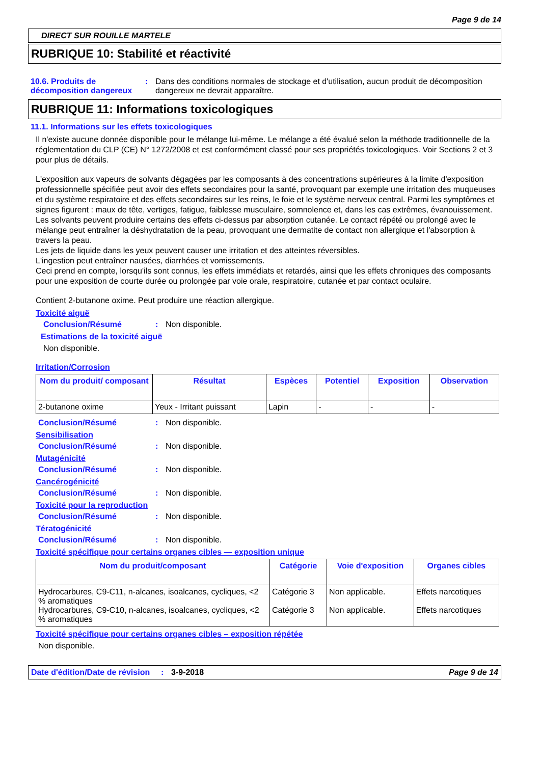Page 9 de 14
DIRECT SUR ROUILLE MARTELE
RUBRIQUE 10: Stabilité et réactivité
10.6. Produits de décomposition dangereux
: Dans des conditions normales de stockage et d'utilisation, aucun produit de décomposition dangereux ne devrait apparaître.
RUBRIQUE 11: Informations toxicologiques
11.1. Informations sur les effets toxicologiques
Il n'existe aucune donnée disponible pour le mélange lui-même. Le mélange a été évalué selon la méthode traditionnelle de la réglementation du CLP (CE) N° 1272/2008 et est conformément classé pour ses propriétés toxicologiques. Voir Sections 2 et 3 pour plus de détails.
L'exposition aux vapeurs de solvants dégagées par les composants à des concentrations supérieures à la limite d'exposition professionnelle spécifiée peut avoir des effets secondaires pour la santé, provoquant par exemple une irritation des muqueuses et du système respiratoire et des effets secondaires sur les reins, le foie et le système nerveux central. Parmi les symptômes et signes figurent : maux de tête, vertiges, fatigue, faiblesse musculaire, somnolence et, dans les cas extrêmes, évanouissement.
Les solvants peuvent produire certains des effets ci-dessus par absorption cutanée. Le contact répété ou prolongé avec le mélange peut entraîner la déshydratation de la peau, provoquant une dermatite de contact non allergique et l'absorption à travers la peau.
Les jets de liquide dans les yeux peuvent causer une irritation et des atteintes réversibles.
L'ingestion peut entraîner nausées, diarrhées et vomissements.
Ceci prend en compte, lorsqu'ils sont connus, les effets immédiats et retardés, ainsi que les effets chroniques des composants pour une exposition de courte durée ou prolongée par voie orale, respiratoire, cutanée et par contact oculaire.
Contient 2-butanone oxime. Peut produire une réaction allergique.
Toxicité aiguë
Conclusion/Résumé : Non disponible.
Estimations de la toxicité aiguë
Non disponible.
Irritation/Corrosion
| Nom du produit/ composant | Résultat | Espèces | Potentiel | Exposition | Observation |
| --- | --- | --- | --- | --- | --- |
| 2-butanone oxime | Yeux - Irritant puissant | Lapin | - | - | - |
Conclusion/Résumé : Non disponible.
Sensibilisation
Conclusion/Résumé : Non disponible.
Mutagénicité
Conclusion/Résumé : Non disponible.
Cancérogénicité
Conclusion/Résumé : Non disponible.
Toxicité pour la reproduction
Conclusion/Résumé : Non disponible.
Tératogénicité
Conclusion/Résumé : Non disponible.
Toxicité spécifique pour certains organes cibles — exposition unique
| Nom du produit/composant | Catégorie | Voie d'exposition | Organes cibles |
| --- | --- | --- | --- |
| Hydrocarbures, C9-C11, n-alcanes, isoalcanes, cycliques, <2 % aromatiques Hydrocarbures, C9-C10, n-alcanes, isoalcanes, cycliques, <2 % aromatiques | Catégorie 3 Catégorie 3 | Non applicable. Non applicable. | Effets narcotiques Effets narcotiques |
Toxicité spécifique pour certains organes cibles – exposition répétée
Non disponible.
Date d'édition/Date de révision
: 3-9-2018 Page 9 de 14